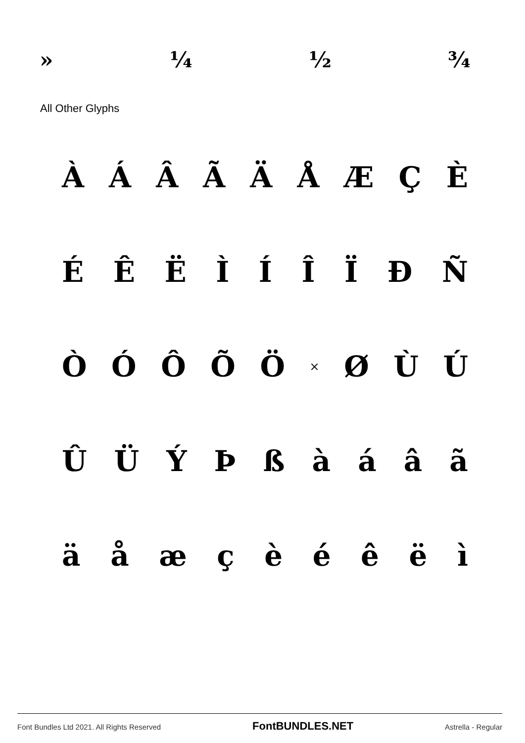» ¼ ½ ¾
All Other Glyphs
ÀÁÂÃÄÅÆÇÈ
ÉÊËÌÍÎÏÐÑ
ÒÓÔÕÖ × ØÙÚ
ÛÜÝÞßàáâã
äåæçèéêëì
Font Bundles Ltd 2021. All Rights Reserved FontBUNDLES.NET Astrella - Regular